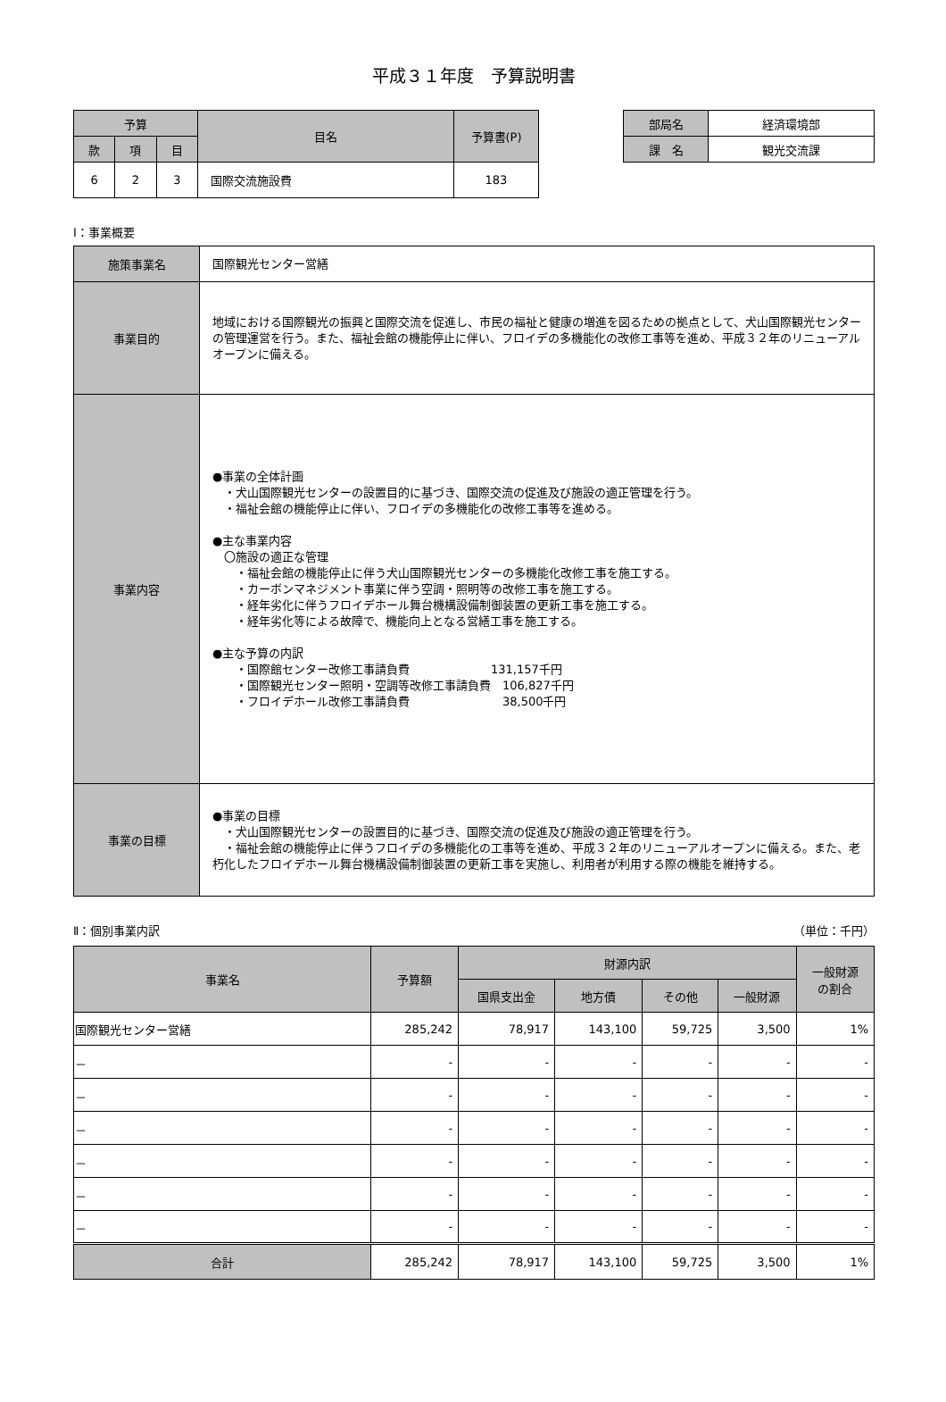平成３１年度　予算説明書
| 予算 | | | 目名 | 予算書(P) |
| 款 | 項 | 目 | | |
| 6 | 2 | 3 | 国際交流施設費 | 183 |
| 部局名 | 経済環境部 |
| 課 名 | 観光交流課 |
Ⅰ：事業概要
| 施策事業名 | 国際観光センター営繕 |
| 事業目的 | 地域における国際観光の振興と国際交流を促進し、市民の福祉と健康の増進を図るための拠点として、犬山国際観光センターの管理運営を行う。また、福祉会館の機能停止に伴い、フロイデの多機能化の改修工事等を進め、平成３２年のリニューアルオープンに備える。 |
| 事業内容 | ●事業の全体計画 ・犬山国際観光センターの設置目的に基づき、国際交流の促進及び施設の適正管理を行う。 ・福祉会館の機能停止に伴い、フロイデの多機能化の改修工事等を進める。 ●主な事業内容 〇施設の適正な管理 ・福祉会館の機能停止に伴う犬山国際観光センターの多機能化改修工事を施工する。 ・カーボンマネジメント事業に伴う空調・照明等の改修工事を施工する。 ・経年劣化に伴うフロイデホール舞台機構設備制御装置の更新工事を施工する。 ・経年劣化等による故障で、機能向上となる営繕工事を施工する。 ●主な予算の内訳 ・国際館センター改修工事請負費 131,157千円 ・国際観光センター照明・空調等改修工事請負費 106,827千円 ・フロイデホール改修工事請負費 38,500千円 |
| 事業の目標 | ●事業の目標 ・犬山国際観光センターの設置目的に基づき、国際交流の促進及び施設の適正管理を行う。 ・福祉会館の機能停止に伴うフロイデの多機能化の工事等を進め、平成３２年のリニューアルオープンに備える。また、老朽化したフロイデホール舞台機構設備制御装置の更新工事を実施し、利用者が利用する際の機能を維持する。 |
Ⅱ：個別事業内訳 （単位：千円）
| 事業名 | 予算額 | 財源内訳 | | | | 一般財源 の割合 |
| --- | --- | --- | --- | --- | --- | --- |
| | | 国県支出金 | 地方債 | その他 | 一般財源 | |
| 国際観光センター営繕 | 285,242 | 78,917 | 143,100 | 59,725 | 3,500 | 1% |
| － | - | - | - | - | - | - |
| － | - | - | - | - | - | - |
| － | - | - | - | - | - | - |
| － | - | - | - | - | - | - |
| － | - | - | - | - | - | - |
| － | - | - | - | - | - | - |
| 合計 | 285,242 | 78,917 | 143,100 | 59,725 | 3,500 | 1% |